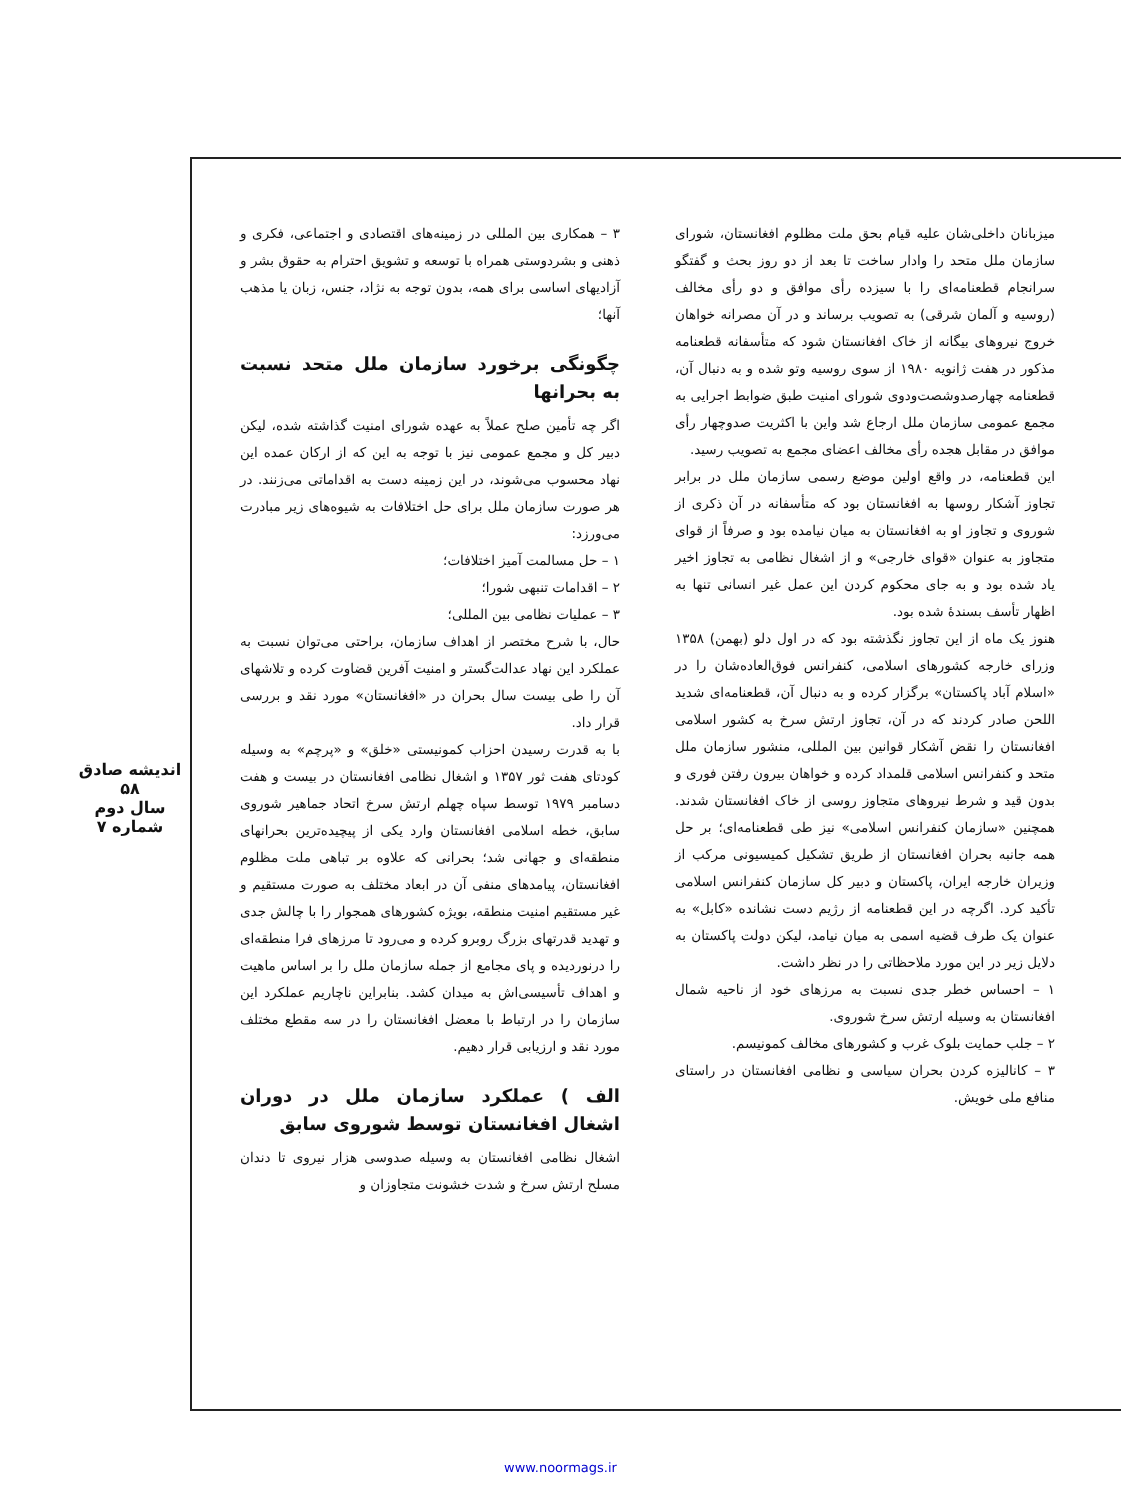اندیشه صادق
۵۸
سال دوم
شماره ۷
۳ – همکاری بین المللی در زمینه‌های اقتصادی و اجتماعی، فکری و ذهنی و بشردوستی همراه با توسعه و تشویق احترام به حقوق بشر و آزادیهای اساسی برای همه، بدون توجه به نژاد، جنس، زبان یا مذهب آنها؛
چگونگی برخورد سازمان ملل متحد نسبت به بحرانها
اگر چه تأمین صلح عملاً به عهده شورای امنیت گذاشته شده، لیکن دبیر کل و مجمع عمومی نیز با توجه به این که از ارکان عمده این نهاد محسوب می‌شوند، در این زمینه دست به اقداماتی می‌زنند. در هر صورت سازمان ملل برای حل اختلافات به شیوه‌های زیر مبادرت می‌ورزد:
۱ – حل مسالمت آمیز اختلافات؛
۲ – اقدامات تنبهی شورا؛
۳ – عملیات نظامی بین المللی؛
حال، با شرح مختصر از اهداف سازمان، براحتی می‌توان نسبت به عملکرد این نهاد عدالت‌گستر و امنیت آفرین قضاوت کرده و تلاشهای آن را طی بیست سال بحران در «افغانستان» مورد نقد و بررسی قرار داد.
با به قدرت رسیدن احزاب کمونیستی «خلق» و «پرچم» به وسیله کودتای هفت ثور ۱۳۵۷ و اشغال نظامی افغانستان در بیست و هفت دسامبر ۱۹۷۹ توسط سپاه چهلم ارتش سرخ اتحاد جماهیر شوروی سابق، خطه اسلامی افغانستان وارد یکی از پیچیده‌ترین بحرانهای منطقه‌ای و جهانی شد؛ بحرانی که علاوه بر تباهی ملت مظلوم افغانستان، پیامدهای منفی آن در ابعاد مختلف به صورت مستقیم و غیر مستقیم امنیت منطقه، بویژه کشورهای همجوار را با چالش جدی و تهدید قدرتهای بزرگ روبرو کرده و می‌رود تا مرزهای فرا منطقه‌ای را درنوردیده و پای مجامع از جمله سازمان ملل را بر اساس ماهیت و اهداف تأسیسی‌اش به میدان کشد. بنابراین ناچاریم عملکرد این سازمان را در ارتباط با معضل افغانستان را در سه مقطع مختلف مورد نقد و ارزیابی قرار دهیم.
الف ) عملکرد سازمان ملل در دوران اشغال افغانستان توسط شوروی سابق
اشغال نظامی افغانستان به وسیله صدوسی هزار نیروی تا دندان مسلح ارتش سرخ و شدت خشونت متجاوزان و
میزبانان داخلی‌شان علیه قیام بحق ملت مظلوم افغانستان، شورای سازمان ملل متحد را وادار ساخت تا بعد از دو روز بحث و گفتگو سرانجام قطعنامه‌ای را با سیزده رأی موافق و دو رأی مخالف (روسیه و آلمان شرقی) به تصویب برساند و در آن مصرانه خواهان خروج نیروهای بیگانه از خاک افغانستان شود که متأسفانه قطعنامه مذکور در هفت ژانویه ۱۹۸۰ از سوی روسیه وتو شده و به دنبال آن، قطعنامه چهارصدوشصت‌ودوی شورای امنیت طبق ضوابط اجرایی به مجمع عمومی سازمان ملل ارجاع شد واین با اکثریت صدوچهار رأی موافق در مقابل هجده رأی مخالف اعضای مجمع به تصویب رسید.
این قطعنامه، در واقع اولین موضع رسمی سازمان ملل در برابر تجاوز آشکار روسها به افغانستان بود که متأسفانه در آن ذکری از شوروی و تجاوز او به افغانستان به میان نیامده بود و صرفاً از قوای متجاوز به عنوان «قوای خارجی» و از اشغال نظامی به تجاوز اخیر یاد شده بود و به جای محکوم کردن این عمل غیر انسانی تنها به اظهار تأسف بسندهٔ شده بود.
هنوز یک ماه از این تجاوز نگذشته بود که در اول دلو (بهمن) ۱۳۵۸ وزرای خارجه کشورهای اسلامی، کنفرانس فوق‌العاده‌شان را در «اسلام آباد پاکستان» برگزار کرده و به دنبال آن، قطعنامه‌ای شدید اللحن صادر کردند که در آن، تجاوز ارتش سرخ به کشور اسلامی افغانستان را نقض آشکار قوانین بین المللی، منشور سازمان ملل متحد و کنفرانس اسلامی قلمداد کرده و خواهان بیرون رفتن فوری و بدون قید و شرط نیروهای متجاوز روسی از خاک افغانستان شدند. همچنین «سازمان کنفرانس اسلامی» نیز طی قطعنامه‌ای؛ بر حل همه جانبه بحران افغانستان از طریق تشکیل کمیسیونی مرکب از وزیران خارجه ایران، پاکستان و دبیر کل سازمان کنفرانس اسلامی تأکید کرد. اگرچه در این قطعنامه از رژیم دست نشانده «کابل» به عنوان یک طرف قضیه اسمی به میان نیامد، لیکن دولت پاکستان به دلایل زیر در این مورد ملاحظاتی را در نظر داشت.
۱ – احساس خطر جدی نسبت به مرزهای خود از ناحیه شمال افغانستان به وسیله ارتش سرخ شوروی.
۲ – جلب حمایت بلوک غرب و کشورهای مخالف کمونیسم.
۳ – کانالیزه کردن بحران سیاسی و نظامی افغانستان در راستای منافع ملی خویش.
www.noormags.ir